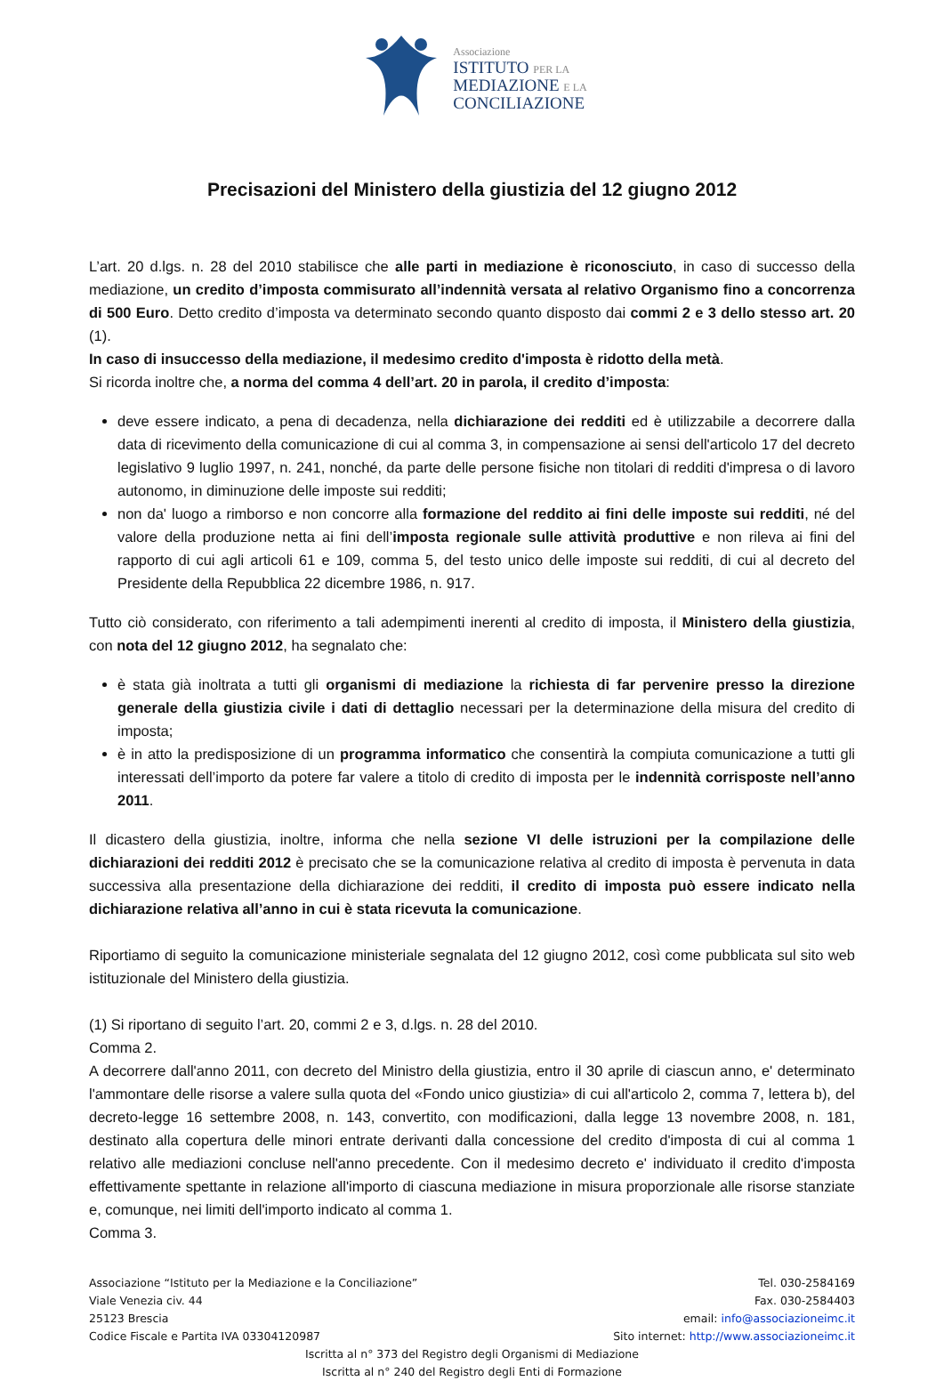Associazione
ISTITUTO PER LA
MEDIAZIONE E LA
CONCILIAZIONE
Precisazioni del Ministero della giustizia del 12 giugno 2012
L’art. 20 d.lgs. n. 28 del 2010 stabilisce che alle parti in mediazione è riconosciuto, in caso di successo della mediazione, un credito d’imposta commisurato all’indennità versata al relativo Organismo fino a concorrenza di 500 Euro. Detto credito d’imposta va determinato secondo quanto disposto dai commi 2 e 3 dello stesso art. 20 (1).
In caso di insuccesso della mediazione, il medesimo credito d'imposta è ridotto della metà.
Si ricorda inoltre che, a norma del comma 4 dell’art. 20 in parola, il credito d’imposta:
deve essere indicato, a pena di decadenza, nella dichiarazione dei redditi ed è utilizzabile a decorrere dalla data di ricevimento della comunicazione di cui al comma 3, in compensazione ai sensi dell'articolo 17 del decreto legislativo 9 luglio 1997, n. 241, nonché, da parte delle persone fisiche non titolari di redditi d'impresa o di lavoro autonomo, in diminuzione delle imposte sui redditi;
non da' luogo a rimborso e non concorre alla formazione del reddito ai fini delle imposte sui redditi, né del valore della produzione netta ai fini dell’imposta regionale sulle attività produttive e non rileva ai fini del rapporto di cui agli articoli 61 e 109, comma 5, del testo unico delle imposte sui redditi, di cui al decreto del Presidente della Repubblica 22 dicembre 1986, n. 917.
Tutto ciò considerato, con riferimento a tali adempimenti inerenti al credito di imposta, il Ministero della giustizia, con nota del 12 giugno 2012, ha segnalato che:
è stata già inoltrata a tutti gli organismi di mediazione la richiesta di far pervenire presso la direzione generale della giustizia civile i dati di dettaglio necessari per la determinazione della misura del credito di imposta;
è in atto la predisposizione di un programma informatico che consentirà la compiuta comunicazione a tutti gli interessati dell’importo da potere far valere a titolo di credito di imposta per le indennità corrisposte nell’anno 2011.
Il dicastero della giustizia, inoltre, informa che nella sezione VI delle istruzioni per la compilazione delle dichiarazioni dei redditi 2012 è precisato che se la comunicazione relativa al credito di imposta è pervenuta in data successiva alla presentazione della dichiarazione dei redditi, il credito di imposta può essere indicato nella dichiarazione relativa all’anno in cui è stata ricevuta la comunicazione.
Riportiamo di seguito la comunicazione ministeriale segnalata del 12 giugno 2012, così come pubblicata sul sito web istituzionale del Ministero della giustizia.
(1) Si riportano di seguito l’art. 20, commi 2 e 3, d.lgs. n. 28 del 2010.
Comma 2.
A decorrere dall'anno 2011, con decreto del Ministro della giustizia, entro il 30 aprile di ciascun anno, e' determinato l'ammontare delle risorse a valere sulla quota del «Fondo unico giustizia» di cui all'articolo 2, comma 7, lettera b), del decreto-legge 16 settembre 2008, n. 143, convertito, con modificazioni, dalla legge 13 novembre 2008, n. 181, destinato alla copertura delle minori entrate derivanti dalla concessione del credito d'imposta di cui al comma 1 relativo alle mediazioni concluse nell'anno precedente. Con il medesimo decreto e' individuato il credito d'imposta effettivamente spettante in relazione all'importo di ciascuna mediazione in misura proporzionale alle risorse stanziate e, comunque, nei limiti dell'importo indicato al comma 1.
Comma 3.
Associazione “Istituto per la Mediazione e la Conciliazione” Tel. 030-2584169
Viale Venezia civ. 44 Fax. 030-2584403
25123 Brescia email: info@associazioneimc.it
Codice Fiscale e Partita IVA 03304120987 Sito internet: http://www.associazioneimc.it
Iscritta al n° 373 del Registro degli Organismi di Mediazione
Iscritta al n° 240 del Registro degli Enti di Formazione